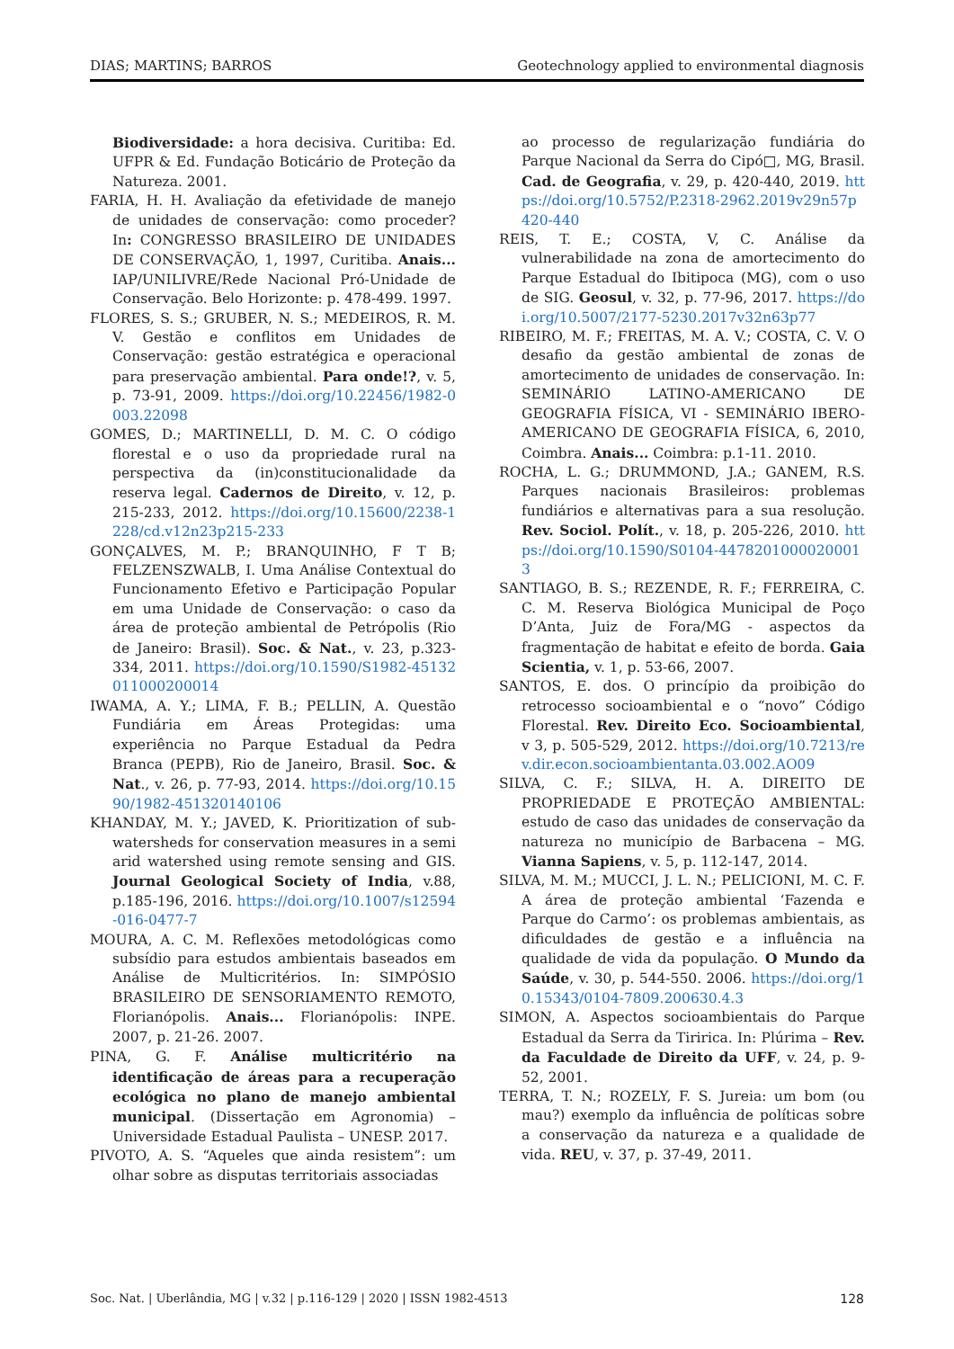DIAS; MARTINS; BARROS Geotechnology applied to environmental diagnosis
Biodiversidade: a hora decisiva. Curitiba: Ed. UFPR & Ed. Fundação Boticário de Proteção da Natureza. 2001.
FARIA, H. H. Avaliação da efetividade de manejo de unidades de conservação: como proceder? In: CONGRESSO BRASILEIRO DE UNIDADES DE CONSERVAÇÃO, 1, 1997, Curitiba. Anais... IAP/UNILIVRE/Rede Nacional Pró-Unidade de Conservação. Belo Horizonte: p. 478-499. 1997.
FLORES, S. S.; GRUBER, N. S.; MEDEIROS, R. M. V. Gestão e conflitos em Unidades de Conservação: gestão estratégica e operacional para preservação ambiental. Para onde!?, v. 5, p. 73-91, 2009. https://doi.org/10.22456/1982-0003.22098
GOMES, D.; MARTINELLI, D. M. C. O código florestal e o uso da propriedade rural na perspectiva da (in)constitucionalidade da reserva legal. Cadernos de Direito, v. 12, p. 215-233, 2012. https://doi.org/10.15600/2238-1228/cd.v12n23p215-233
GONÇALVES, M. P.; BRANQUINHO, F T B; FELZENSZWALB, I. Uma Análise Contextual do Funcionamento Efetivo e Participação Popular em uma Unidade de Conservação: o caso da área de proteção ambiental de Petrópolis (Rio de Janeiro: Brasil). Soc. & Nat., v. 23, p.323-334, 2011. https://doi.org/10.1590/S1982-45132011000200014
IWAMA, A. Y.; LIMA, F. B.; PELLIN, A. Questão Fundiária em Áreas Protegidas: uma experiência no Parque Estadual da Pedra Branca (PEPB), Rio de Janeiro, Brasil. Soc. & Nat., v. 26, p. 77-93, 2014. https://doi.org/10.1590/1982-451320140106
KHANDAY, M. Y.; JAVED, K. Prioritization of sub-watersheds for conservation measures in a semi arid watershed using remote sensing and GIS. Journal Geological Society of India, v.88, p.185-196, 2016. https://doi.org/10.1007/s12594-016-0477-7
MOURA, A. C. M. Reflexões metodológicas como subsídio para estudos ambientais baseados em Análise de Multicritérios. In: SIMPÓSIO BRASILEIRO DE SENSORIAMENTO REMOTO, Florianópolis. Anais... Florianópolis: INPE. 2007, p. 21-26. 2007.
PINA, G. F. Análise multicritério na identificação de áreas para a recuperação ecológica no plano de manejo ambiental municipal. (Dissertação em Agronomia) – Universidade Estadual Paulista – UNESP. 2017.
PIVOTO, A. S. “Aqueles que ainda resistem”: um olhar sobre as disputas territoriais associadas
ao processo de regularização fundiária do Parque Nacional da Serra do Cipó□, MG, Brasil. Cad. de Geografia, v. 29, p. 420-440, 2019. https://doi.org/10.5752/P.2318-2962.2019v29n57p420-440
REIS, T. E.; COSTA, V, C. Análise da vulnerabilidade na zona de amortecimento do Parque Estadual do Ibitipoca (MG), com o uso de SIG. Geosul, v. 32, p. 77-96, 2017. https://doi.org/10.5007/2177-5230.2017v32n63p77
RIBEIRO, M. F.; FREITAS, M. A. V.; COSTA, C. V. O desafio da gestão ambiental de zonas de amortecimento de unidades de conservação. In: SEMINÁRIO LATINO-AMERICANO DE GEOGRAFIA FÍSICA, VI - SEMINÁRIO IBERO-AMERICANO DE GEOGRAFIA FÍSICA, 6, 2010, Coimbra. Anais... Coimbra: p.1-11. 2010.
ROCHA, L. G.; DRUMMOND, J.A.; GANEM, R.S. Parques nacionais Brasileiros: problemas fundiários e alternativas para a sua resolução. Rev. Sociol. Polít., v. 18, p. 205-226, 2010. https://doi.org/10.1590/S0104-44782010000200013
SANTIAGO, B. S.; REZENDE, R. F.; FERREIRA, C. C. M. Reserva Biológica Municipal de Poço D’Anta, Juiz de Fora/MG - aspectos da fragmentação de habitat e efeito de borda. Gaia Scientia, v. 1, p. 53-66, 2007.
SANTOS, E. dos. O princípio da proibição do retrocesso socioambiental e o “novo” Código Florestal. Rev. Direito Eco. Socioambiental, v 3, p. 505-529, 2012. https://doi.org/10.7213/rev.dir.econ.socioambientanta.03.002.AO09
SILVA, C. F.; SILVA, H. A. DIREITO DE PROPRIEDADE E PROTEÇÃO AMBIENTAL: estudo de caso das unidades de conservação da natureza no município de Barbacena – MG. Vianna Sapiens, v. 5, p. 112-147, 2014.
SILVA, M. M.; MUCCI, J. L. N.; PELICIONI, M. C. F. A área de proteção ambiental ‘Fazenda e Parque do Carmo’: os problemas ambientais, as dificuldades de gestão e a influência na qualidade de vida da população. O Mundo da Saúde, v. 30, p. 544-550. 2006. https://doi.org/10.15343/0104-7809.200630.4.3
SIMON, A. Aspectos socioambientais do Parque Estadual da Serra da Tiririca. In: Plúrima – Rev. da Faculdade de Direito da UFF, v. 24, p. 9-52, 2001.
TERRA, T. N.; ROZELY, F. S. Jureia: um bom (ou mau?) exemplo da influência de políticas sobre a conservação da natureza e a qualidade de vida. REU, v. 37, p. 37-49, 2011.
Soc. Nat. | Uberlândia, MG | v.32 | p.116-129 | 2020 | ISSN 1982-4513 128